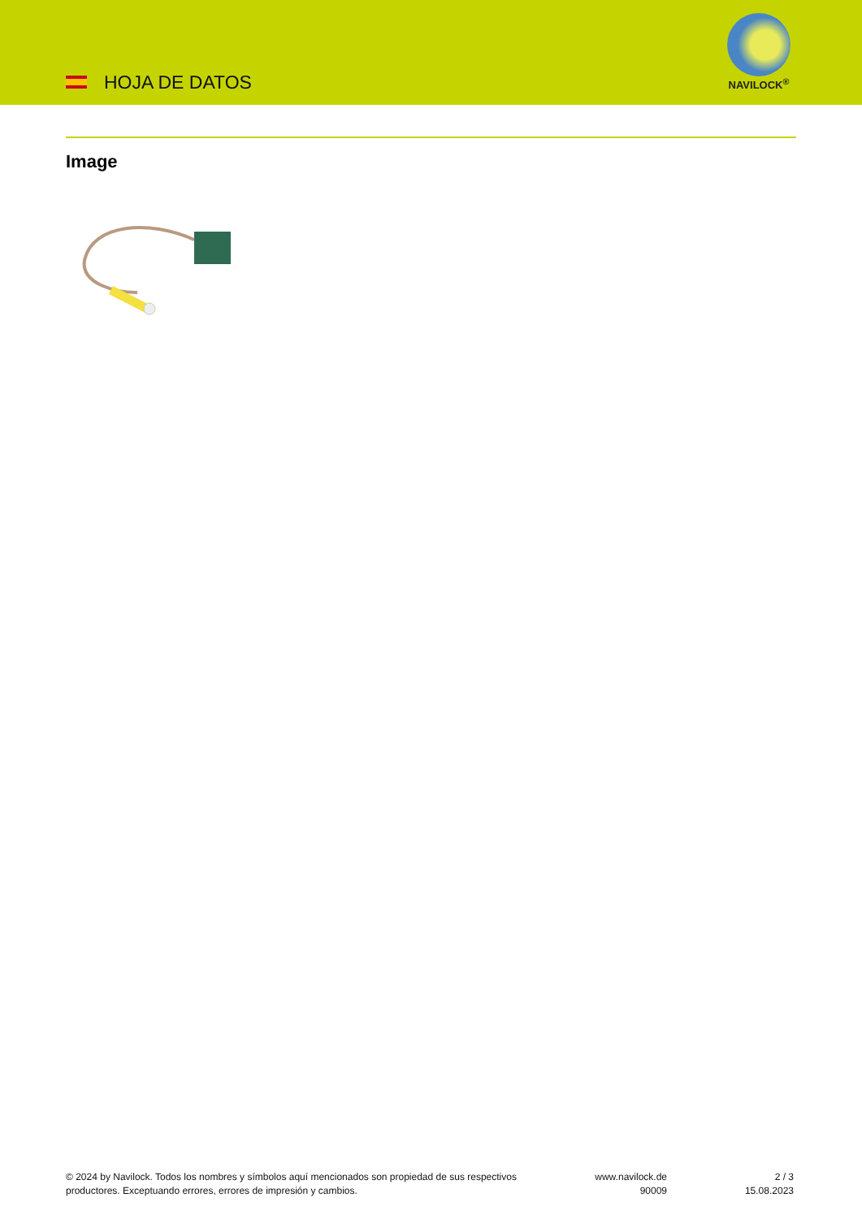HOJA DE DATOS
NAVILOCK<sup>®</sup>
Image
© 2024 by Navilock. Todos los nombres y símbolos aquí mencionados son propiedad de sus respectivos productores. Exceptuando errores, errores de impresión y cambios.
www.navilock.de
90009
2 / 3
15.08.2023